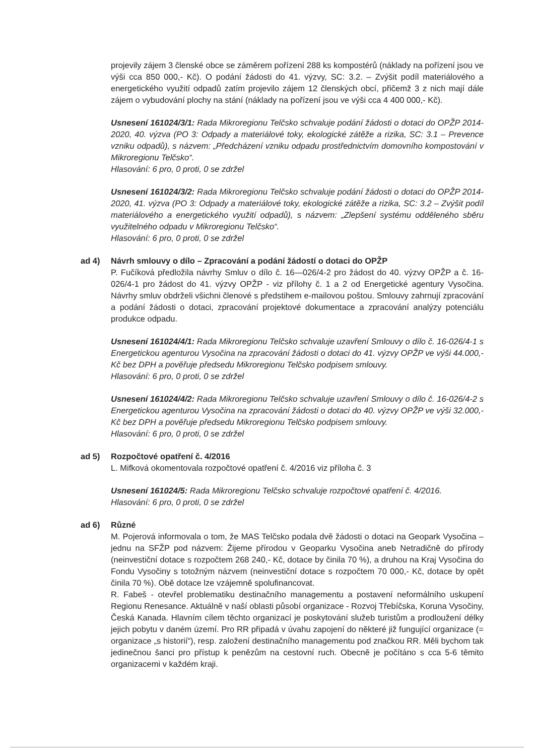projevily zájem 3 členské obce se záměrem pořízení 288 ks kompostérů (náklady na pořízení jsou ve výši cca 850 000,- Kč). O podání žádosti do 41. výzvy, SC: 3.2. – Zvýšit podíl materiálového a energetického využití odpadů zatím projevilo zájem 12 členských obcí, přičemž 3 z nich mají dále zájem o vybudování plochy na stání (náklady na pořízení jsou ve výši cca 4 400 000,- Kč).
Usnesení 161024/3/1: Rada Mikroregionu Telčsko schvaluje podání žádosti o dotaci do OPŽP 2014-2020, 40. výzva (PO 3: Odpady a materiálové toky, ekologické zátěže a rizika, SC: 3.1 – Prevence vzniku odpadů), s názvem: „Předcházení vzniku odpadu prostřednictvím domovního kompostování v Mikroregionu Telčsko“.
Hlasování: 6 pro, 0 proti, 0 se zdržel
Usnesení 161024/3/2: Rada Mikroregionu Telčsko schvaluje podání žádosti o dotaci do OPŽP 2014-2020, 41. výzva (PO 3: Odpady a materiálové toky, ekologické zátěže a rizika, SC: 3.2 – Zvýšit podíl materiálového a energetického využití odpadů), s názvem: „Zlepšení systému odděleného sběru využitelného odpadu v Mikroregionu Telčsko“.
Hlasování: 6 pro, 0 proti, 0 se zdržel
ad 4) Návrh smlouvy o dílo – Zpracování a podání žádostí o dotaci do OPŽP
P. Fučíková předložila návrhy Smluv o dílo č. 16—026/4-2 pro žádost do 40. výzvy OPŽP a č. 16-026/4-1 pro žádost do 41. výzvy OPŽP - viz přílohy č. 1 a 2 od Energetické agentury Vysočina. Návrhy smluv obdrželi všichni členové s předstihem e-mailovou poštou. Smlouvy zahrnují zpracování a podání žádosti o dotaci, zpracování projektové dokumentace a zpracování analýzy potenciálu produkce odpadu.
Usnesení 161024/4/1: Rada Mikroregionu Telčsko schvaluje uzavření Smlouvy o dílo č. 16-026/4-1 s Energetickou agenturou Vysočina na zpracování žádosti o dotaci do 41. výzvy OPŽP ve výši 44.000,- Kč bez DPH a pověřuje předsedu Mikroregionu Telčsko podpisem smlouvy.
Hlasování: 6 pro, 0 proti, 0 se zdržel
Usnesení 161024/4/2: Rada Mikroregionu Telčsko schvaluje uzavření Smlouvy o dílo č. 16-026/4-2 s Energetickou agenturou Vysočina na zpracování žádosti o dotaci do 40. výzvy OPŽP ve výši 32.000,- Kč bez DPH a pověřuje předsedu Mikroregionu Telčsko podpisem smlouvy.
Hlasování: 6 pro, 0 proti, 0 se zdržel
ad 5) Rozpočtové opatření č. 4/2016
L. Mifková okomentovala rozpočtové opatření č. 4/2016 viz příloha č. 3
Usnesení 161024/5: Rada Mikroregionu Telčsko schvaluje rozpočtové opatření č. 4/2016.
Hlasování: 6 pro, 0 proti, 0 se zdržel
ad 6) Různé
M. Pojerová informovala o tom, že MAS Telčsko podala dvě žádosti o dotaci na Geopark Vysočina – jednu na SFŽP pod názvem: Žijeme přírodou v Geoparku Vysočina aneb Netradičně do přírody (neinvestiční dotace s rozpočtem 268 240,- Kč, dotace by činila 70 %), a druhou na Kraj Vysočina do Fondu Vysočiny s totožným názvem (neinvestiční dotace s rozpočtem 70 000,- Kč, dotace by opět činila 70 %). Obě dotace lze vzájemně spolufinancovat.
R. Fabeš - otevřel problematiku destinačního managementu a postavení neformálního uskupení Regionu Renesance. Aktuálně v naší oblasti působí organizace - Rozvoj Třebíčska, Koruna Vysočiny, Česká Kanada. Hlavním cílem těchto organizací je poskytování služeb turistům a prodloužení délky jejich pobytu v daném území. Pro RR připadá v úvahu zapojení do některé již fungující organizace (= organizace „s historií“), resp. založení destinačního managementu pod značkou RR. Měli bychom tak jedinečnou šanci pro přístup k penězům na cestovní ruch. Obecně je počítáno s cca 5-6 těmito organizacemi v každém kraji.